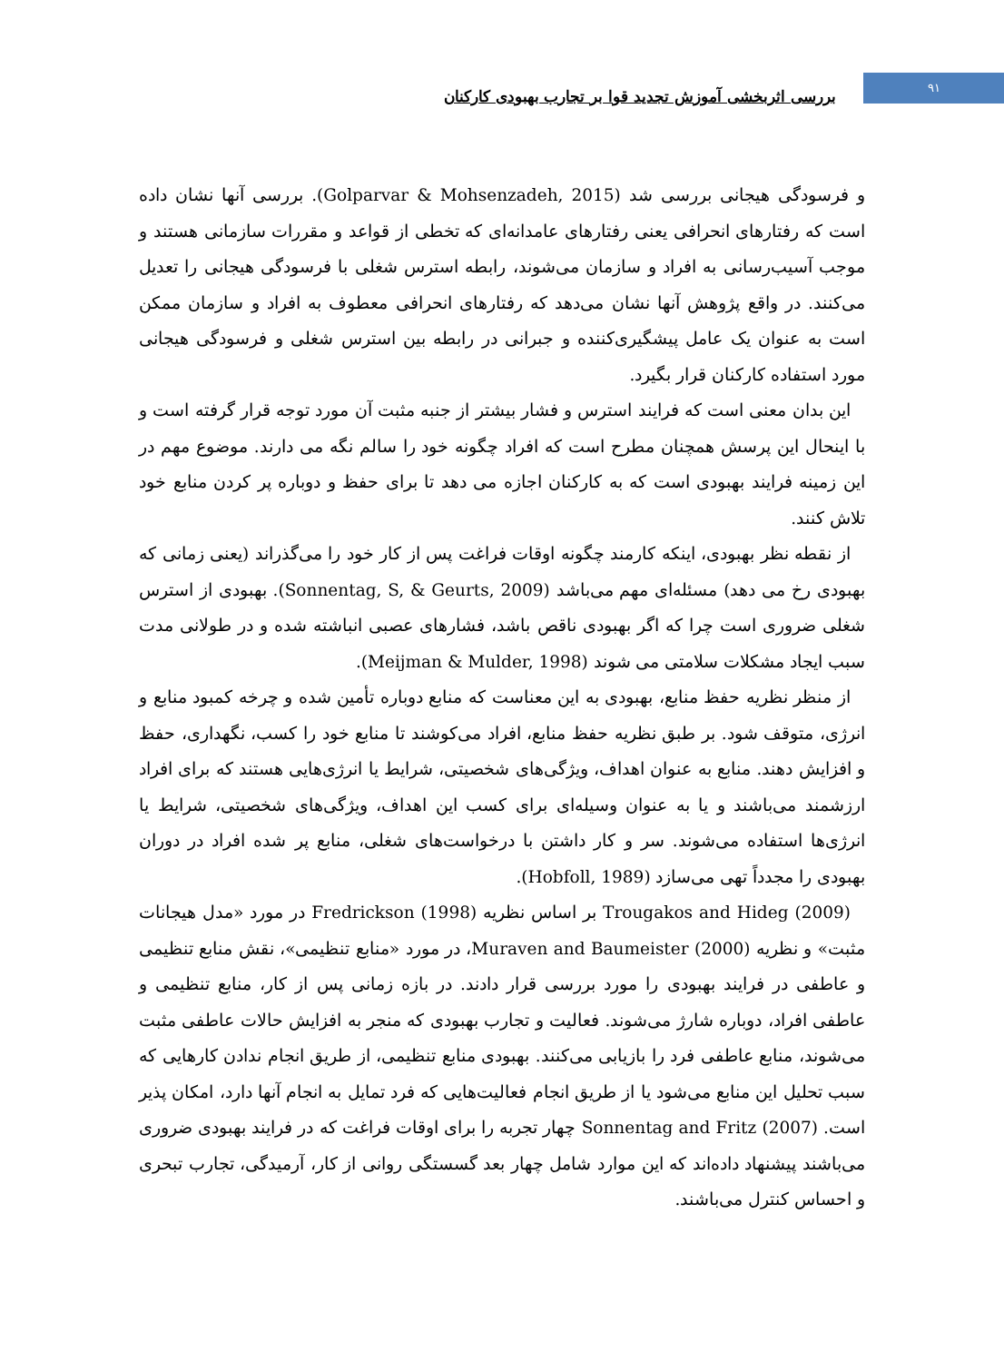۹۱
بررسی اثربخشی آموزش تجدید قوا بر تجارب بهبودی کارکنان
و فرسودگی هیجانی بررسی شد (Golparvar & Mohsenzadeh, 2015). بررسی آنها نشان داده است که رفتارهای انحرافی یعنی رفتارهای عامدانه‌ای که تخطی از قواعد و مقررات سازمانی هستند و موجب آسیب‌رسانی به افراد و سازمان می‌شوند، رابطه استرس شغلی با فرسودگی هیجانی را تعدیل می‌کنند. در واقع پژوهش آنها نشان می‌دهد که رفتارهای انحرافی معطوف به افراد و سازمان ممکن است به عنوان یک عامل پیشگیری‌کننده و جبرانی در رابطه بین استرس شغلی و فرسودگی هیجانی مورد استفاده کارکنان قرار بگیرد.
این بدان معنی است که فرایند استرس و فشار بیشتر از جنبه مثبت آن مورد توجه قرار گرفته است و با اینحال این پرسش همچنان مطرح است که افراد چگونه خود را سالم نگه می دارند. موضوع مهم در این زمینه فرایند بهبودی است که به کارکنان اجازه می دهد تا برای حفظ و دوباره پر کردن منابع خود تلاش کنند.
از نقطه نظر بهبودی، اینکه کارمند چگونه اوقات فراغت پس از کار خود را می‌گذراند (یعنی زمانی که بهبودی رخ می دهد) مسئله‌ای مهم می‌باشد (Sonnentag, S, & Geurts, 2009). بهبودی از استرس شغلی ضروری است چرا که اگر بهبودی ناقص باشد، فشارهای عصبی انباشته شده و در طولانی مدت سبب ایجاد مشکلات سلامتی می شوند (Meijman & Mulder, 1998).
از منظر نظریه حفظ منابع، بهبودی به این معناست که منابع دوباره تأمین شده و چرخه کمبود منابع و انرژی، متوقف شود. بر طبق نظریه حفظ منابع، افراد می‌کوشند تا منابع خود را کسب، نگهداری، حفظ و افزایش دهند. منابع به عنوان اهداف، ویژگی‌های شخصیتی، شرایط یا انرژی‌هایی هستند که برای افراد ارزشمند می‌باشند و یا به عنوان وسیله‌ای برای کسب این اهداف، ویژگی‌های شخصیتی، شرایط یا انرژی‌ها استفاده می‌شوند. سر و کار داشتن با درخواست‌های شغلی، منابع پر شده افراد در دوران بهبودی را مجدداً تهی می‌سازد (Hobfoll, 1989).
Trougakos and Hideg (2009) بر اساس نظریه Fredrickson (1998) در مورد «مدل هیجانات مثبت» و نظریه Muraven and Baumeister (2000)، در مورد «منابع تنظیمی»، نقش منابع تنظیمی و عاطفی در فرایند بهبودی را مورد بررسی قرار دادند. در بازه زمانی پس از کار، منابع تنظیمی و عاطفی افراد، دوباره شارژ می‌شوند. فعالیت و تجارب بهبودی که منجر به افزایش حالات عاطفی مثبت می‌شوند، منابع عاطفی فرد را بازیابی می‌کنند. بهبودی منابع تنظیمی، از طریق انجام ندادن کارهایی که سبب تحلیل این منابع می‌شود یا از طریق انجام فعالیت‌هایی که فرد تمایل به انجام آنها دارد، امکان پذیر است. Sonnentag and Fritz (2007) چهار تجربه را برای اوقات فراغت که در فرایند بهبودی ضروری می‌باشند پیشنهاد داده‌اند که این موارد شامل چهار بعد گسستگی روانی از کار، آرمیدگی، تجارب تبحری و احساس کنترل می‌باشند.